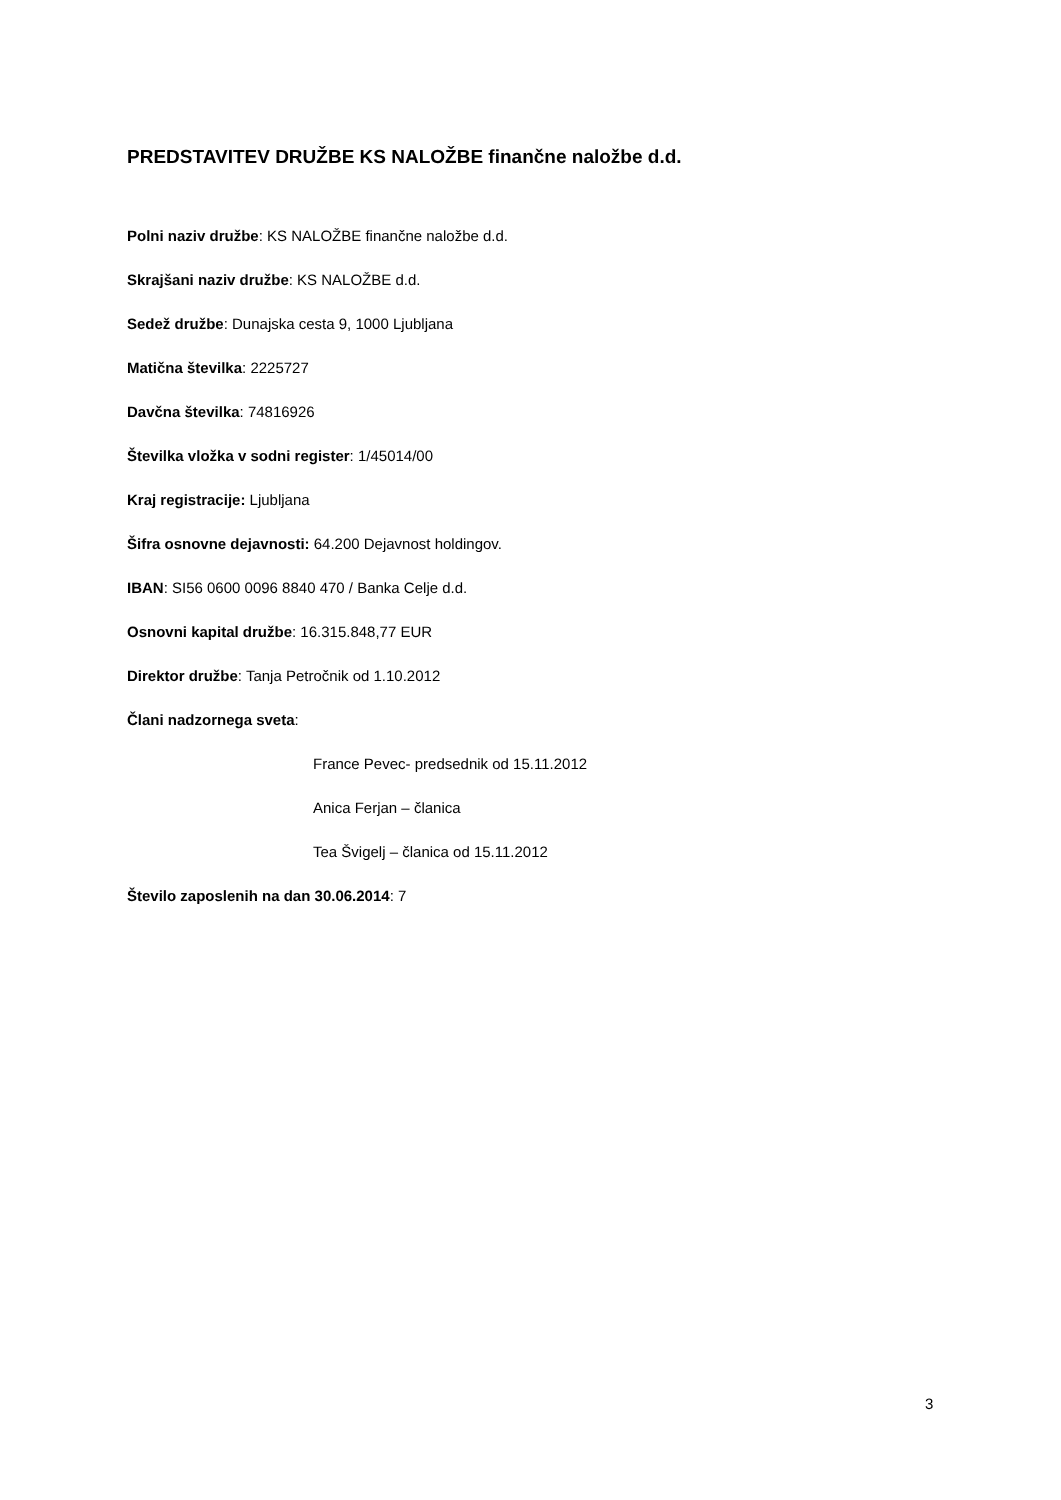PREDSTAVITEV DRUŽBE KS NALOŽBE finančne naložbe d.d.
Polni naziv družbe: KS NALOŽBE finančne naložbe d.d.
Skrajšani naziv družbe: KS NALOŽBE d.d.
Sedež družbe: Dunajska cesta 9, 1000 Ljubljana
Matična številka: 2225727
Davčna številka: 74816926
Številka vložka v sodni register: 1/45014/00
Kraj registracije: Ljubljana
Šifra osnovne dejavnosti: 64.200 Dejavnost holdingov.
IBAN: SI56 0600 0096 8840 470 / Banka Celje d.d.
Osnovni kapital družbe: 16.315.848,77 EUR
Direktor družbe: Tanja Petročnik od 1.10.2012
Člani nadzornega sveta:
France Pevec- predsednik od 15.11.2012
Anica Ferjan – članica
Tea Švigelj – članica od 15.11.2012
Število zaposlenih na dan 30.06.2014: 7
3